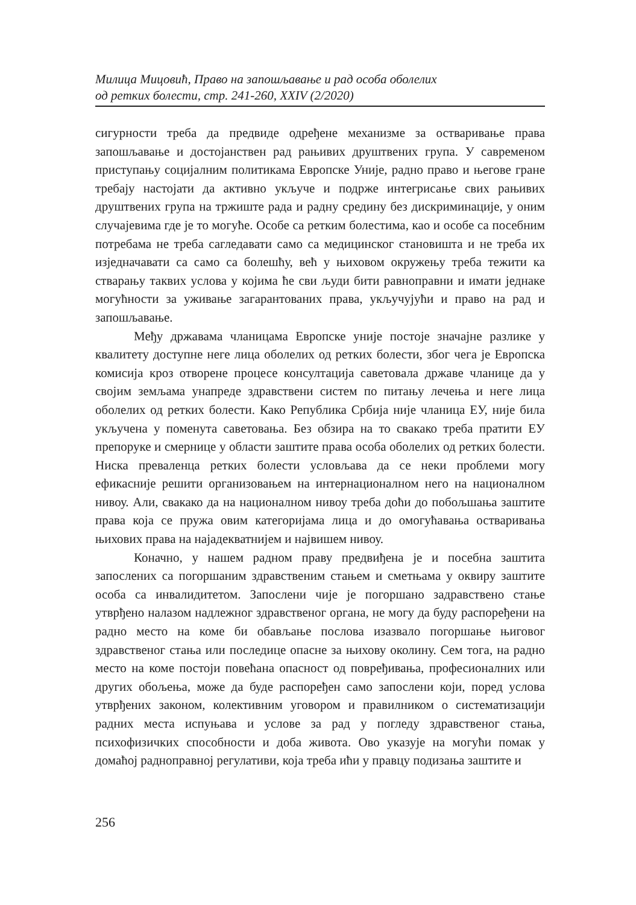Милица Мицовић, Право на запошљавање и рад особа оболелих
од ретких болести, стр. 241-260, XXIV (2/2020)
сигурности треба да предвиде одређене механизме за остваривање права запошљавање и достојанствен рад рањивих друштвених група. У савременом приступању социјалним политикама Европске Уније, радно право и његове гране требају настојати да активно укључе и подрже интегрисање свих рањивих друштвених група на тржиште рада и радну средину без дискриминације, у оним случајевима где је то могуће. Особе са ретким болестима, као и особе са посебним потребама не треба сагледавати само са медицинског становишта и не треба их изједначавати са само са болешћу, већ у њиховом окружењу треба тежити ка стварању таквих услова у којима ће сви људи бити равноправни и имати једнаке могућности за уживање загарантованих права, укључујући и право на рад и запошљавање.
Међу државама чланицама Европске уније постоје значајне разлике у квалитету доступне неге лица оболелих од ретких болести, због чега је Европска комисија кроз отворене процесе консултација саветовала државе чланице да у својим земљама унапреде здравствени систем по питању лечења и неге лица оболелих од ретких болести. Како Република Србија није чланица ЕУ, није била укључена у поменута саветовања. Без обзира на то свакако треба пратити ЕУ препоруке и смернице у области заштите права особа оболелих од ретких болести. Ниска преваленца ретких болести условљава да се неки проблеми могу ефикасније решити организовањем на интернационалном него на националном нивоу. Али, свакако да на националном нивоу треба доћи до побољшања заштите права која се пружа овим категоријама лица и до омогућавања остваривања њихових права на најадекватнијем и највишем нивоу.
Коначно, у нашем радном праву предвиђена је и посебна заштита запослених са погоршаним здравственим стањем и сметњама у оквиру заштите особа са инвалидитетом. Запослени чије је погоршано задравствено стање утврђено налазом надлежног здравственог органа, не могу да буду распоређени на радно место на коме би обављање послова изазвало погоршање њиговог здравственог стања или последице опасне за њихову околину. Сем тога, на радно место на коме постоји повећана опасност од повређивања, професионалних или других обољења, може да буде распоређен само запослени који, поред услова утврђених законом, колективним уговором и правилником о систематизацији радних места испуњава и услове за рад у погледу здравственог стања, психофизичких способности и доба живота. Ово указује на могући помак у домаћој радноправној регулативи, која треба ићи у правцу подизања заштите и
256